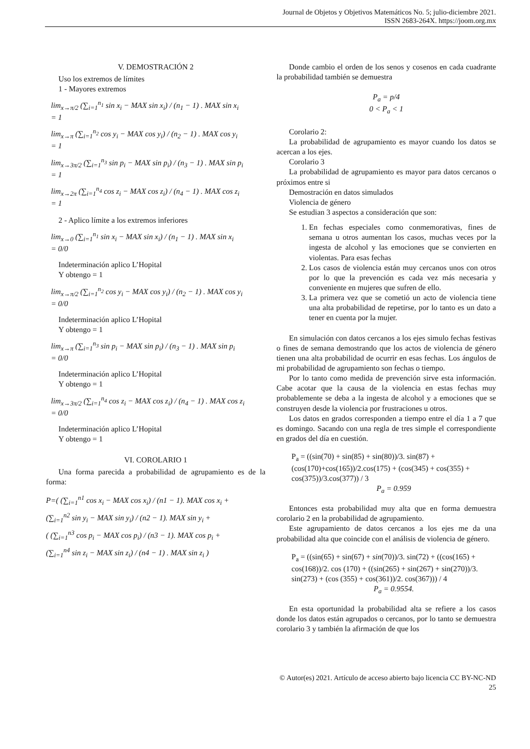Journal de Objetos y Objetivos Matemáticos No. 5; julio-diciembre 2021.
ISSN 2683-264X. https://joom.org.mx
V. DEMOSTRACIÓN 2
Uso los extremos de límites
1 - Mayores extremos
lim<sub>x→π/2</sub> (∑<sub>i=1</sub><sup>n<sub>1</sub></sup> sin x<sub>i</sub> − MAX sin x<sub>i</sub>) / (n<sub>1</sub> − 1) . MAX sin x<sub>i</sub>
= 1
lim<sub>x→π</sub> (∑<sub>i=1</sub><sup>n<sub>2</sub></sup> cos y<sub>i</sub> − MAX cos y<sub>i</sub>) / (n<sub>2</sub> − 1) . MAX cos y<sub>i</sub>
= 1
lim<sub>x→3π/2</sub> (∑<sub>i=1</sub><sup>n<sub>3</sub></sup> sin p<sub>i</sub> − MAX sin p<sub>i</sub>) / (n<sub>3</sub> − 1) . MAX sin p<sub>i</sub>
= 1
lim<sub>x→2π</sub> (∑<sub>i=1</sub><sup>n<sub>4</sub></sup> cos z<sub>i</sub> − MAX cos z<sub>i</sub>) / (n<sub>4</sub> − 1) . MAX cos z<sub>i</sub>
= 1
2 - Aplico límite a los extremos inferiores
lim<sub>x→0</sub> (∑<sub>i=1</sub><sup>n<sub>1</sub></sup> sin x<sub>i</sub> − MAX sin x<sub>i</sub>) / (n<sub>1</sub> − 1) . MAX sin x<sub>i</sub>
= 0/0
Indeterminación aplico L’Hopital
Y obtengo = 1
lim<sub>x→π/2</sub> (∑<sub>i=1</sub><sup>n<sub>2</sub></sup> cos y<sub>i</sub> − MAX cos y<sub>i</sub>) / (n<sub>2</sub> − 1) . MAX cos y<sub>i</sub>
= 0/0
Indeterminación aplico L’Hopital
Y obtengo = 1
lim<sub>x→π</sub> (∑<sub>i=1</sub><sup>n<sub>3</sub></sup> sin p<sub>i</sub> − MAX sin p<sub>i</sub>) / (n<sub>3</sub> − 1) . MAX sin p<sub>i</sub>
= 0/0
Indeterminación aplico L’Hopital
Y obtengo = 1
lim<sub>x→3π/2</sub> (∑<sub>i=1</sub><sup>n<sub>4</sub></sup> cos z<sub>i</sub> − MAX cos z<sub>i</sub>) / (n<sub>4</sub> − 1) . MAX cos z<sub>i</sub>
= 0/0
Indeterminación aplico L’Hopital
Y obtengo = 1
VI. COROLARIO 1
Una forma parecida a probabilidad de agrupamiento es de la forma:
P=( (∑<sub>i=1</sub><sup>n1</sup> cos x<sub>i</sub> − MAX cos x<sub>i</sub>) / (n1 − 1). MAX cos x<sub>i</sub> +
(∑<sub>i=1</sub><sup>n2</sup> sin y<sub>i</sub> − MAX sin y<sub>i</sub>) / (n2 − 1). MAX sin y<sub>i</sub> +
( (∑<sub>i=1</sub><sup>n3</sup> cos p<sub>i</sub> − MAX cos p<sub>i</sub>) / (n3 − 1). MAX cos p<sub>i</sub> +
(∑<sub>i=1</sub><sup>n4</sup> sin z<sub>i</sub> − MAX sin z<sub>i</sub>) / (n4 − 1) . MAX sin z<sub>i</sub> )
Donde cambio el orden de los senos y cosenos en cada cuadrante la probabilidad también se demuestra
P<sub>a</sub> = p/4
0 < P<sub>a</sub> < 1
Corolario 2:
La probabilidad de agrupamiento es mayor cuando los datos se acercan a los ejes.
Corolario 3
La probabilidad de agrupamiento es mayor para datos cercanos o próximos entre si
Demostración en datos simulados
Violencia de género
Se estudian 3 aspectos a consideración que son:
1. En fechas especiales como conmemorativas, fines de semana u otros aumentan los casos, muchas veces por la ingesta de alcohol y las emociones que se convierten en violentas. Para esas fechas
2. Los casos de violencia están muy cercanos unos con otros por lo que la prevención es cada vez más necesaria y conveniente en mujeres que sufren de ello.
3. La primera vez que se cometió un acto de violencia tiene una alta probabilidad de repetirse, por lo tanto es un dato a tener en cuenta por la mujer.
En simulación con datos cercanos a los ejes simulo fechas festivas o fines de semana demostrando que los actos de violencia de género tienen una alta probabilidad de ocurrir en esas fechas. Los ángulos de mi probabilidad de agrupamiento son fechas o tiempo.
Por lo tanto como medida de prevención sirve esta información. Cabe acotar que la causa de la violencia en estas fechas muy probablemente se deba a la ingesta de alcohol y a emociones que se construyen desde la violencia por frustraciones u otros.
Los datos en grados corresponden a tiempo entre el día 1 a 7 que es domingo. Sacando con una regla de tres simple el correspondiente en grados del día en cuestión.
P<sub>a</sub> = ((sin(70) + sin(85) + sin(80))/3. sin(87) + (cos(170)+cos(165))/2.cos(175) + (cos(345) + cos(355) + cos(375))/3.cos(377)) / 3
P<sub>a</sub> = 0.959
Entonces esta probabilidad muy alta que en forma demuestra corolario 2 en la probabilidad de agrupamiento.
Este agrupamiento de datos cercanos a los ejes me da una probabilidad alta que coincide con el análisis de violencia de género.
P<sub>a</sub> = ((sin(65) + sin(67) + sin(70))/3. sin(72) + ((cos(165) + cos(168))/2. cos (170) + ((sin(265) + sin(267) + sin(270))/3. sin(273) + (cos (355) + cos(361))/2. cos(367))) / 4
P<sub>a</sub> = 0.9554.
En esta oportunidad la probabilidad alta se refiere a los casos donde los datos están agrupados o cercanos, por lo tanto se demuestra corolario 3 y también la afirmación de que los
© Autor(es) 2021. Artículo de acceso abierto bajo licencia CC BY-NC-ND
25